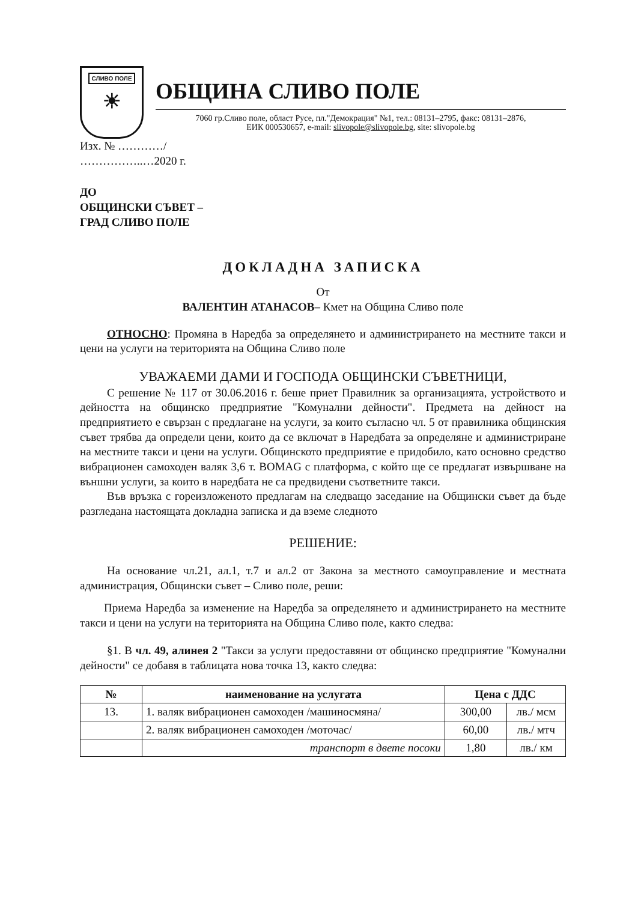СЛИВО ПОЛЕ
☀
ОБЩИНА СЛИВО ПОЛЕ
7060 гр.Сливо поле, област Русе, пл."Демокрация" №1, тел.: 08131–2795, факс: 08131–2876,
ЕИК 000530657, e-mail: slivopole@slivopole.bg, site: slivopole.bg
Изх. № …………/
……………..…2020 г.
ДО
ОБЩИНСКИ СЪВЕТ –
ГРАД СЛИВО ПОЛЕ
ДОКЛАДНА ЗАПИСКА
От
ВАЛЕНТИН АТАНАСОВ– Кмет на Община Сливо поле
ОТНОСНО: Промяна в Наредба за определянето и администрирането на местните такси и цени на услуги на територията на Община Сливо поле
УВАЖАЕМИ ДАМИ И ГОСПОДА ОБЩИНСКИ СЪВЕТНИЦИ,
С решение № 117 от 30.06.2016 г. беше приет Правилник за организацията, устройството и дейността на общинско предприятие "Комунални дейности". Предмета на дейност на предприятието е свързан с предлагане на услуги, за които съгласно чл. 5 от правилника общинския съвет трябва да определи цени, които да се включат в Наредбата за определяне и администриране на местните такси и цени на услуги. Общинското предприятие е придобило, като основно средство вибрационен самоходен валяк 3,6 т. BOMAG с платформа, с който ще се предлагат извършване на външни услуги, за които в наредбата не са предвидени съответните такси.
Във връзка с гореизложеното предлагам на следващо заседание на Общински съвет да бъде разгледана настоящата докладна записка и да вземе следното
РЕШЕНИЕ:
На основание чл.21, ал.1, т.7 и ал.2 от Закона за местното самоуправление и местната администрация, Общински съвет – Сливо поле, реши:
Приема Наредба за изменение на Наредба за определянето и администрирането на местните такси и цени на услуги на територията на Община Сливо поле, както следва:
§1. В чл. 49, алинея 2 "Такси за услуги предоставяни от общинско предприятие "Комунални дейности" се добавя в таблицата нова точка 13, както следва:
| № | наименование на услугата | Цена с ДДС | |
| --- | --- | --- | --- |
| 13. | 1. валяк вибрационен самоходен /машиносмяна/ | 300,00 | лв./ мсм |
| | 2. валяк вибрационен самоходен /моточас/ | 60,00 | лв./ мтч |
| | транспорт в двете посоки | 1,80 | лв./ км |